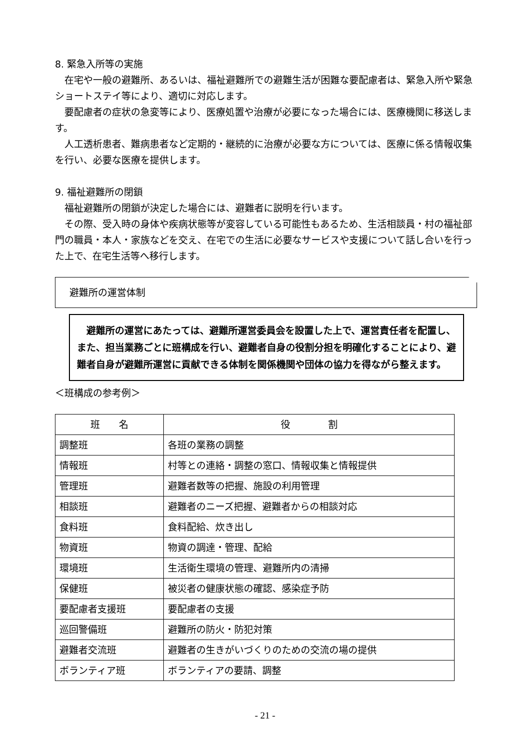8. 緊急入所等の実施
在宅や一般の避難所、あるいは、福祉避難所での避難生活が困難な要配慮者は、緊急入所や緊急ショートステイ等により、適切に対応します。
要配慮者の症状の急変等により、医療処置や治療が必要になった場合には、医療機関に移送します。
人工透析患者、難病患者など定期的・継続的に治療が必要な方については、医療に係る情報収集を行い、必要な医療を提供します。
9. 福祉避難所の閉鎖
福祉避難所の閉鎖が決定した場合には、避難者に説明を行います。
その際、受入時の身体や疾病状態等が変容している可能性もあるため、生活相談員・村の福祉部門の職員・本人・家族などを交え、在宅での生活に必要なサービスや支援について話し合いを行った上で、在宅生活等へ移行します。
避難所の運営体制
避難所の運営にあたっては、避難所運営委員会を設置した上で、運営責任者を配置し、また、担当業務ごとに班構成を行い、避難者自身の役割分担を明確化することにより、避難者自身が避難所運営に貢献できる体制を関係機関や団体の協力を得ながら整えます。
＜班構成の参考例＞
| 班 名 | 役 割 |
| --- | --- |
| 調整班 | 各班の業務の調整 |
| 情報班 | 村等との連絡・調整の窓口、情報収集と情報提供 |
| 管理班 | 避難者数等の把握、施設の利用管理 |
| 相談班 | 避難者のニーズ把握、避難者からの相談対応 |
| 食料班 | 食料配給、炊き出し |
| 物資班 | 物資の調達・管理、配給 |
| 環境班 | 生活衛生環境の管理、避難所内の清掃 |
| 保健班 | 被災者の健康状態の確認、感染症予防 |
| 要配慮者支援班 | 要配慮者の支援 |
| 巡回警備班 | 避難所の防火・防犯対策 |
| 避難者交流班 | 避難者の生きがいづくりのための交流の場の提供 |
| ボランティア班 | ボランティアの要請、調整 |
- 21 -